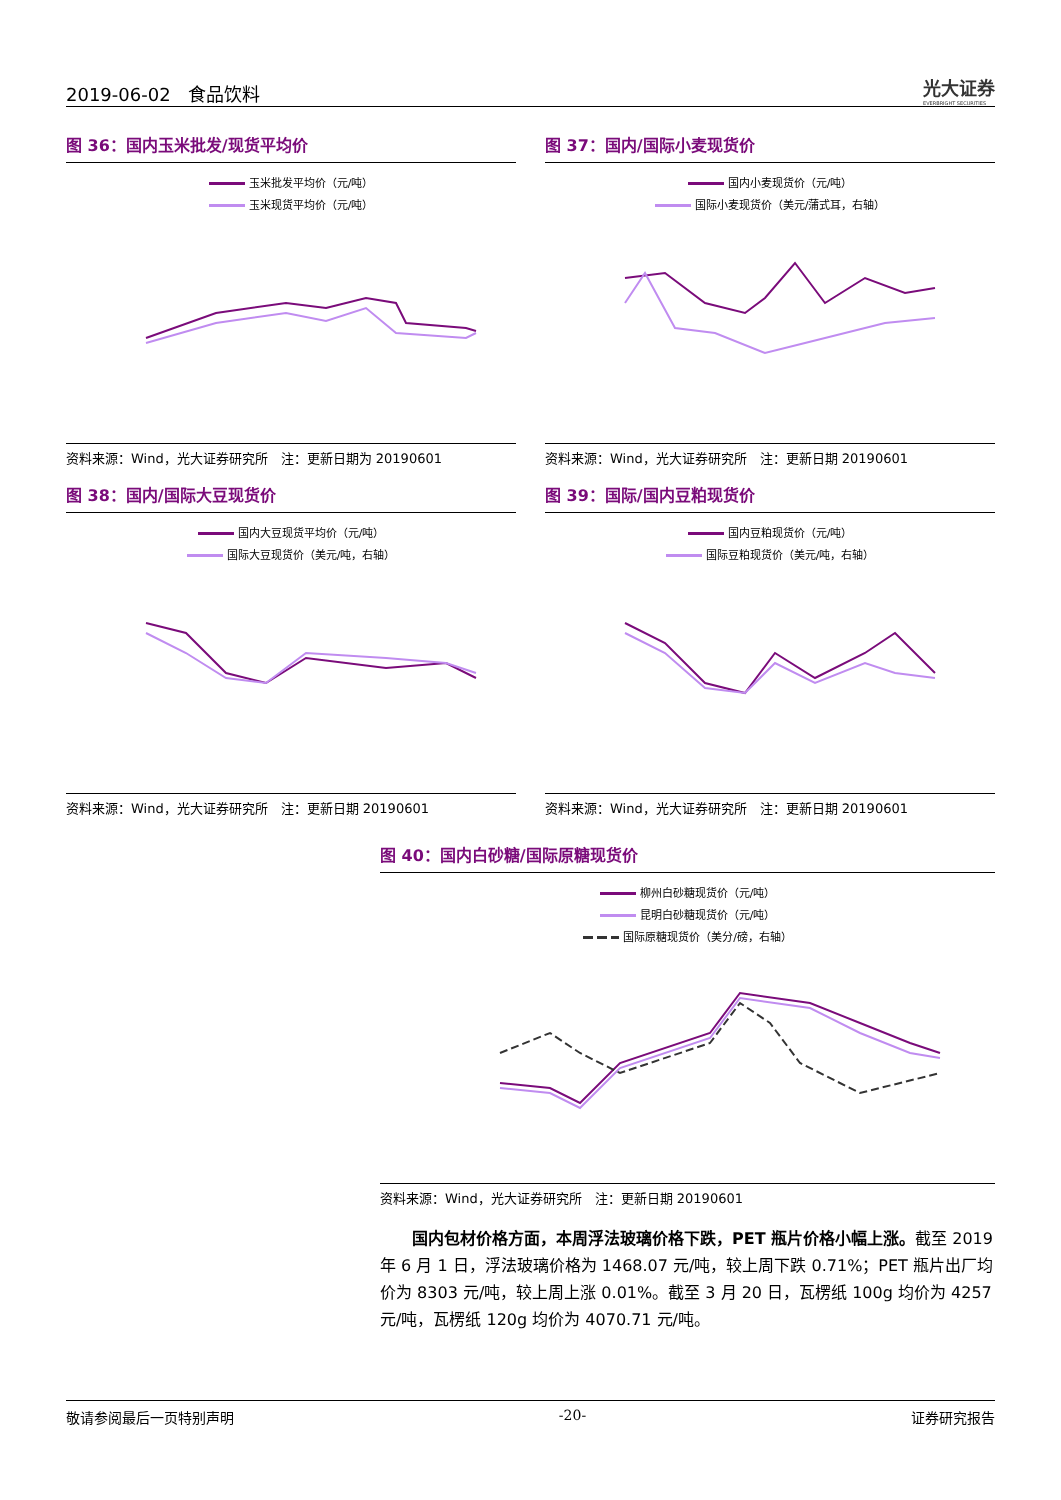2019-06-02 食品饮料
光大证券
EVERBRIGHT SECURITIES
图 36：国内玉米批发/现货平均价
玉米批发平均价（元/吨）
玉米现货平均价（元/吨）
资料来源：Wind，光大证券研究所　注：更新日期为 20190601
图 37：国内/国际小麦现货价
国内小麦现货价（元/吨）
国际小麦现货价（美元/蒲式耳，右轴）
资料来源：Wind，光大证券研究所　注：更新日期 20190601
图 38：国内/国际大豆现货价
国内大豆现货平均价（元/吨）
国际大豆现货价（美元/吨，右轴）
资料来源：Wind，光大证券研究所　注：更新日期 20190601
图 39：国际/国内豆粕现货价
国内豆粕现货价（元/吨）
国际豆粕现货价（美元/吨，右轴）
资料来源：Wind，光大证券研究所　注：更新日期 20190601
图 40：国内白砂糖/国际原糖现货价
柳州白砂糖现货价（元/吨）
昆明白砂糖现货价（元/吨）
国际原糖现货价（美分/磅，右轴）
资料来源：Wind，光大证券研究所　注：更新日期 20190601
国内包材价格方面，本周浮法玻璃价格下跌，PET 瓶片价格小幅上涨。截至 2019 年 6 月 1 日，浮法玻璃价格为 1468.07 元/吨，较上周下跌 0.71%；PET 瓶片出厂均价为 8303 元/吨，较上周上涨 0.01%。截至 3 月 20 日，瓦楞纸 100g 均价为 4257 元/吨，瓦楞纸 120g 均价为 4070.71 元/吨。
敬请参阅最后一页特别声明 -20- 证券研究报告